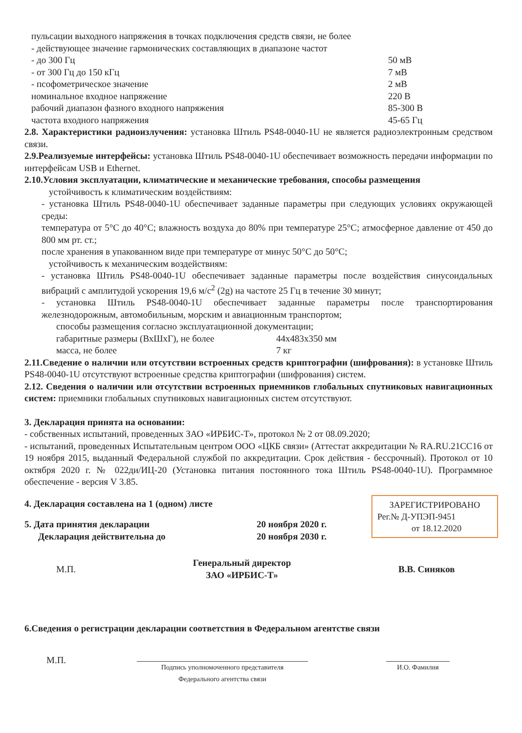пульсации выходного напряжения в точках подключения средств связи, не более
- действующее значение гармонических составляющих в диапазоне частот
- до 300 Гц 50 мВ
- от 300 Гц до 150 кГц 7 мВ
- псофометрическое значение 2 мВ
номинальное входное напряжение 220 В
рабочий диапазон фазного входного напряжения 85-300 В
частота входного напряжения 45-65 Гц
2.8. Характеристики радиоизлучения: установка Штиль PS48-0040-1U не является радиоэлектронным средством связи.
2.9.Реализуемые интерфейсы: установка Штиль PS48-0040-1U обеспечивает возможность передачи информации по интерфейсам USB и Ethernet.
2.10.Условия эксплуатации, климатические и механические требования, способы размещения
устойчивость к климатическим воздействиям:
- установка Штиль PS48-0040-1U обеспечивает заданные параметры при следующих условиях окружающей среды:
температура от 5°С до 40°С; влажность воздуха до 80% при температуре 25°С; атмосферное давление от 450 до 800 мм рт. ст.;
после хранения в упакованном виде при температуре от минус 50°С до 50°С;
устойчивость к механическим воздействиям:
- установка Штиль PS48-0040-1U обеспечивает заданные параметры после воздействия синусоидальных вибраций с амплитудой ускорения 19,6 м/с<sup>2</sup> (2g) на частоте 25 Гц в течение 30 минут;
- установка Штиль PS48-0040-1U обеспечивает заданные параметры после транспортирования железнодорожным, автомобильным, морским и авиационным транспортом;
способы размещения согласно эксплуатационной документации;
габаритные размеры (ВхШхГ), не более 44x483x350 мм
масса, не более 7 кг
2.11.Сведение о наличии или отсутствии встроенных средств криптографии (шифрования): в установке Штиль PS48-0040-1U отсутствуют встроенные средства криптографии (шифрования) систем.
2.12. Сведения о наличии или отсутствии встроенных приемников глобальных спутниковых навигационных систем: приемники глобальных спутниковых навигационных систем отсутствуют.
3. Декларация принята на основании:
- собственных испытаний, проведенных ЗАО «ИРБИС-Т», протокол № 2 от 08.09.2020;
- испытаний, проведенных Испытательным центром ООО «ЦКБ связи» (Аттестат аккредитации № RA.RU.21CC16 от 19 ноября 2015, выданный Федеральной службой по аккредитации. Срок действия - бессрочный). Протокол от 10 октября 2020 г. № 022ди/ИЦ-20 (Установка питания постоянного тока Штиль PS48-0040-1U). Программное обеспечение - версия V 3.85.
4. Декларация составлена на 1 (одном) листе
ЗАРЕГИСТРИРОВАНО
Рег.№ Д-УПЭП-9451
от 18.12.2020
5. Дата принятия декларации 20 ноября 2020 г.
Декларация действительна до 20 ноября 2030 г.
М.П. Генеральный директор
ЗАО «ИРБИС-Т» В.В. Синяков
6.Сведения о регистрации декларации соответствия в Федеральном агентстве связи
М.П. Подпись уполномоченного представителя
Федерального агентства связи И.О. Фамилия